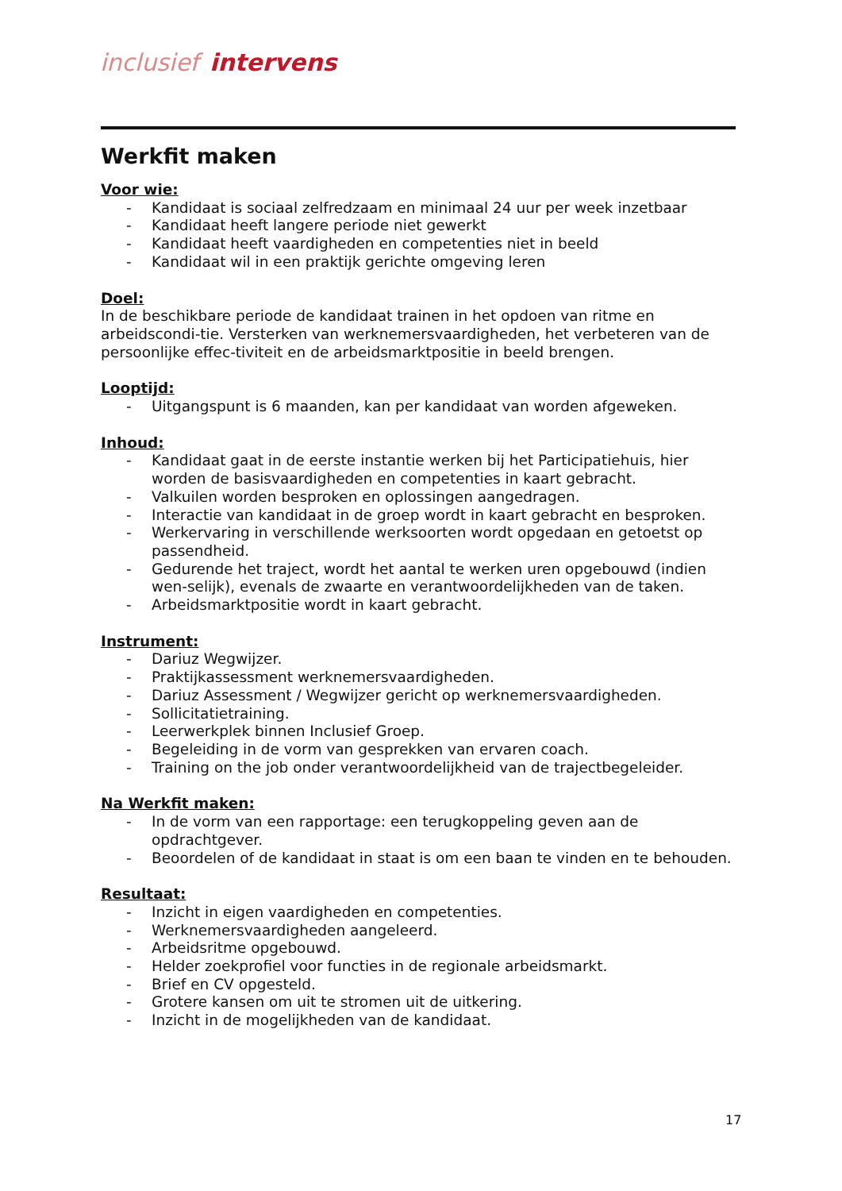inclusief intervens
Werkfit maken
Voor wie:
- Kandidaat is sociaal zelfredzaam en minimaal 24 uur per week inzetbaar
- Kandidaat heeft langere periode niet gewerkt
- Kandidaat heeft vaardigheden en competenties niet in beeld
- Kandidaat wil in een praktijk gerichte omgeving leren
Doel:
In de beschikbare periode de kandidaat trainen in het opdoen van ritme en arbeidscondi-tie. Versterken van werknemersvaardigheden, het verbeteren van de persoonlijke effec-tiviteit en de arbeidsmarktpositie in beeld brengen.
Looptijd:
- Uitgangspunt is 6 maanden, kan per kandidaat van worden afgeweken.
Inhoud:
- Kandidaat gaat in de eerste instantie werken bij het Participatiehuis, hier worden de basisvaardigheden en competenties in kaart gebracht.
- Valkuilen worden besproken en oplossingen aangedragen.
- Interactie van kandidaat in de groep wordt in kaart gebracht en besproken.
- Werkervaring in verschillende werksoorten wordt opgedaan en getoetst op passendheid.
- Gedurende het traject, wordt het aantal te werken uren opgebouwd (indien wen-selijk), evenals de zwaarte en verantwoordelijkheden van de taken.
- Arbeidsmarktpositie wordt in kaart gebracht.
Instrument:
- Dariuz Wegwijzer.
- Praktijkassessment werknemersvaardigheden.
- Dariuz Assessment / Wegwijzer gericht op werknemersvaardigheden.
- Sollicitatietraining.
- Leerwerkplek binnen Inclusief Groep.
- Begeleiding in de vorm van gesprekken van ervaren coach.
- Training on the job onder verantwoordelijkheid van de trajectbegeleider.
Na Werkfit maken:
- In de vorm van een rapportage: een terugkoppeling geven aan de opdrachtgever.
- Beoordelen of de kandidaat in staat is om een baan te vinden en te behouden.
Resultaat:
- Inzicht in eigen vaardigheden en competenties.
- Werknemersvaardigheden aangeleerd.
- Arbeidsritme opgebouwd.
- Helder zoekprofiel voor functies in de regionale arbeidsmarkt.
- Brief en CV opgesteld.
- Grotere kansen om uit te stromen uit de uitkering.
- Inzicht in de mogelijkheden van de kandidaat.
17